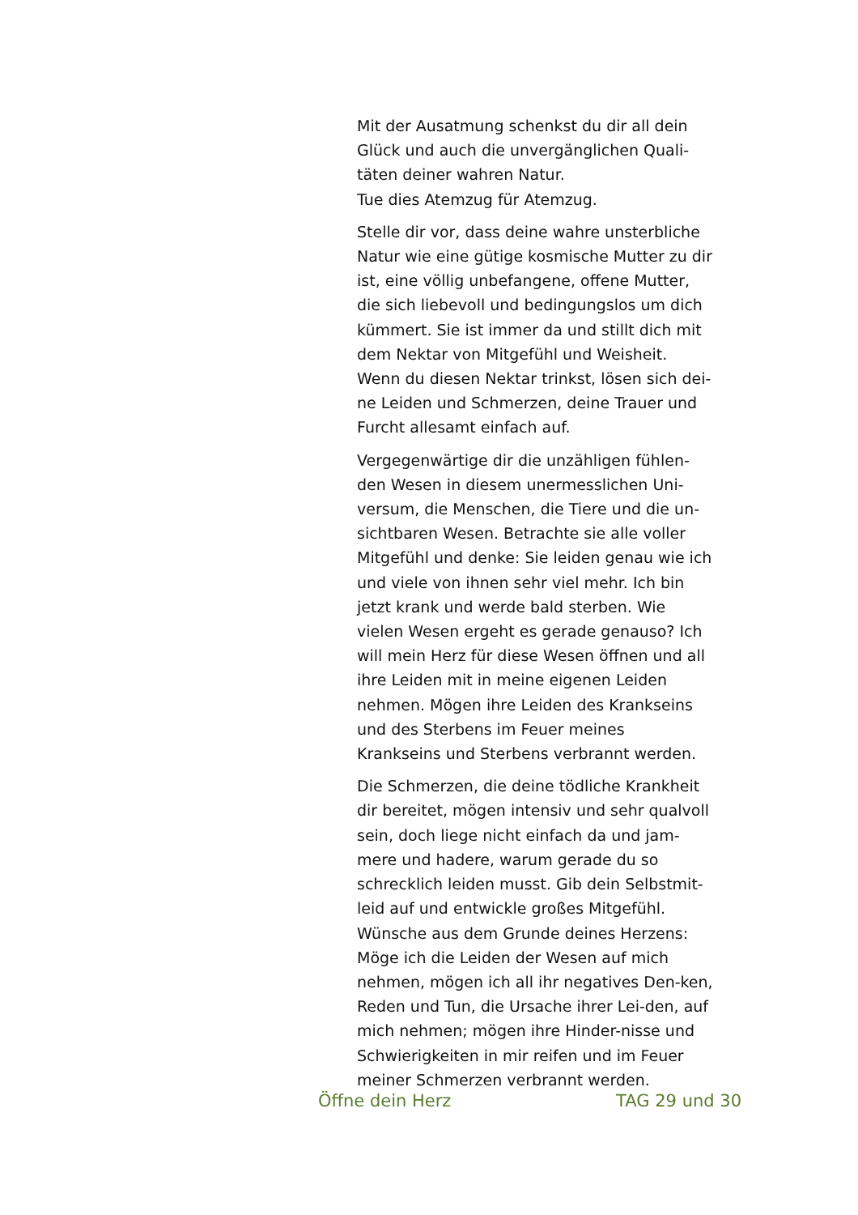Mit der Ausatmung schenkst du dir all dein Glück und auch die unvergänglichen Quali-täten deiner wahren Natur.
Tue dies Atemzug für Atemzug.
Stelle dir vor, dass deine wahre unsterbliche Natur wie eine gütige kosmische Mutter zu dir ist, eine völlig unbefangene, offene Mutter, die sich liebevoll und bedingungslos um dich kümmert. Sie ist immer da und stillt dich mit dem Nektar von Mitgefühl und Weisheit. Wenn du diesen Nektar trinkst, lösen sich dei-ne Leiden und Schmerzen, deine Trauer und Furcht allesamt einfach auf.
Vergegenwärtige dir die unzähligen fühlen-den Wesen in diesem unermesslichen Uni-versum, die Menschen, die Tiere und die un-sichtbaren Wesen. Betrachte sie alle voller Mitgefühl und denke: Sie leiden genau wie ich und viele von ihnen sehr viel mehr. Ich bin jetzt krank und werde bald sterben. Wie vielen Wesen ergeht es gerade genauso? Ich will mein Herz für diese Wesen öffnen und all ihre Leiden mit in meine eigenen Leiden nehmen. Mögen ihre Leiden des Krankseins und des Sterbens im Feuer meines Krankseins und Sterbens verbrannt werden.
Die Schmerzen, die deine tödliche Krankheit dir bereitet, mögen intensiv und sehr qualvoll sein, doch liege nicht einfach da und jam-mere und hadere, warum gerade du so schrecklich leiden musst. Gib dein Selbstmit-leid auf und entwickle großes Mitgefühl. Wünsche aus dem Grunde deines Herzens: Möge ich die Leiden der Wesen auf mich nehmen, mögen ich all ihr negatives Den-ken, Reden und Tun, die Ursache ihrer Lei-den, auf mich nehmen; mögen ihre Hinder-nisse und Schwierigkeiten in mir reifen und im Feuer meiner Schmerzen verbrannt werden.
Öffne dein Herz TAG 29 und 30